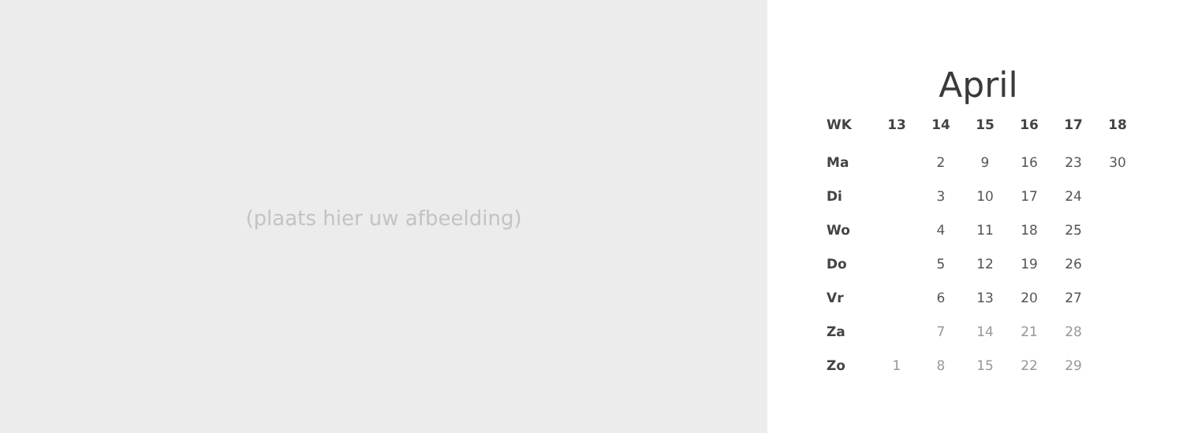(plaats hier uw afbeelding)
April
| WK | 13 | 14 | 15 | 16 | 17 | 18 |
| --- | --- | --- | --- | --- | --- | --- |
| Ma | | 2 | 9 | 16 | 23 | 30 |
| Di | | 3 | 10 | 17 | 24 | |
| Wo | | 4 | 11 | 18 | 25 | |
| Do | | 5 | 12 | 19 | 26 | |
| Vr | | 6 | 13 | 20 | 27 | |
| Za | | 7 | 14 | 21 | 28 | |
| Zo | 1 | 8 | 15 | 22 | 29 | |